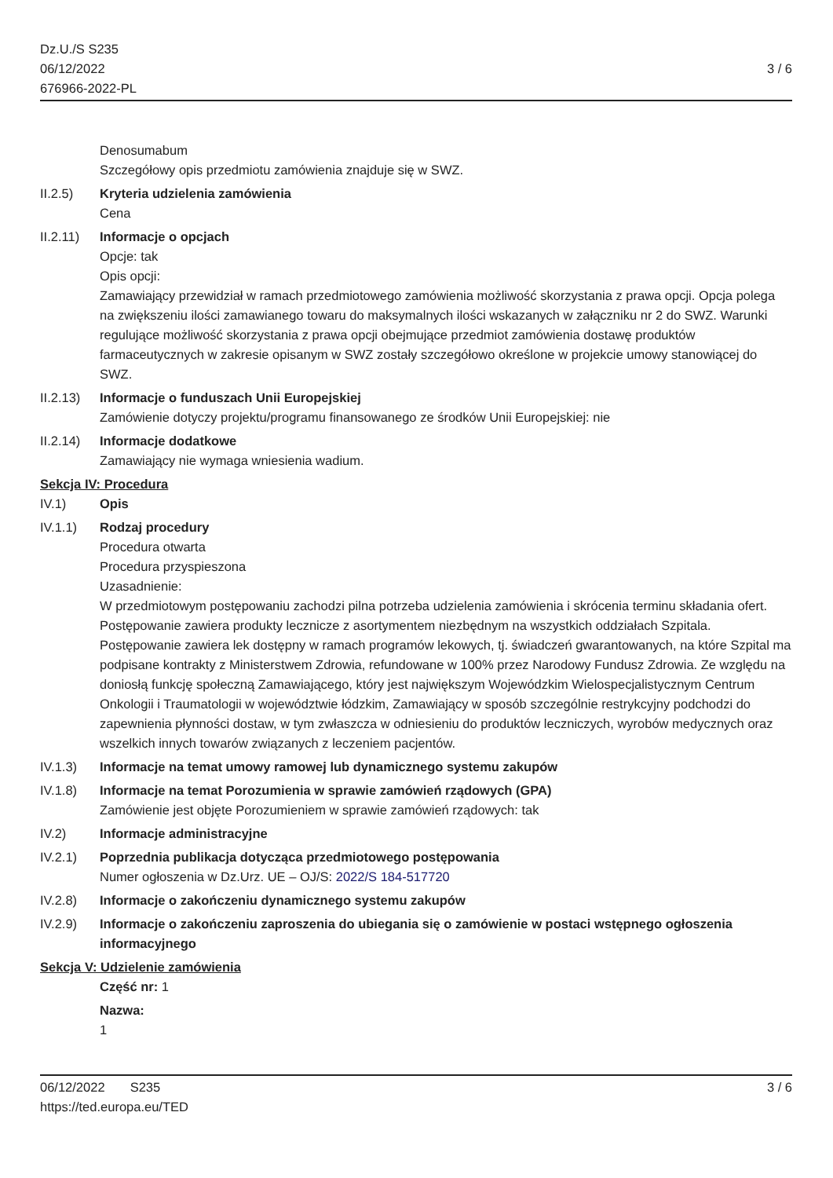Dz.U./S S235
06/12/2022
676966-2022-PL
3 / 6
Denosumabum
Szczegółowy opis przedmiotu zamówienia znajduje się w SWZ.
II.2.5) Kryteria udzielenia zamówienia
Cena
II.2.11)
Informacje o opcjach
Opcje: tak
Opis opcji:
Zamawiający przewidział w ramach przedmiotowego zamówienia możliwość skorzystania z prawa opcji. Opcja polega na zwiększeniu ilości zamawianego towaru do maksymalnych ilości wskazanych w załączniku nr 2 do SWZ. Warunki regulujące możliwość skorzystania z prawa opcji obejmujące przedmiot zamówienia dostawę produktów farmaceutycznych w zakresie opisanym w SWZ zostały szczegółowo określone w projekcie umowy stanowiącej do SWZ.
II.2.13)
Informacje o funduszach Unii Europejskiej
Zamówienie dotyczy projektu/programu finansowanego ze środków Unii Europejskiej: nie
II.2.14)
Informacje dodatkowe
Zamawiający nie wymaga wniesienia wadium.
Sekcja IV: Procedura
IV.1) Opis
IV.1.1) Rodzaj procedury
Procedura otwarta
Procedura przyspieszona
Uzasadnienie:
W przedmiotowym postępowaniu zachodzi pilna potrzeba udzielenia zamówienia i skrócenia terminu składania ofert. Postępowanie zawiera produkty lecznicze z asortymentem niezbędnym na wszystkich oddziałach Szpitala. Postępowanie zawiera lek dostępny w ramach programów lekowych, tj. świadczeń gwarantowanych, na które Szpital ma podpisane kontrakty z Ministerstwem Zdrowia, refundowane w 100% przez Narodowy Fundusz Zdrowia. Ze względu na doniosłą funkcję społeczną Zamawiającego, który jest największym Wojewódzkim Wielospecjalistycznym Centrum Onkologii i Traumatologii w województwie łódzkim, Zamawiający w sposób szczególnie restrykcyjny podchodzi do zapewnienia płynności dostaw, w tym zwłaszcza w odniesieniu do produktów leczniczych, wyrobów medycznych oraz wszelkich innych towarów związanych z leczeniem pacjentów.
IV.1.3) Informacje na temat umowy ramowej lub dynamicznego systemu zakupów
IV.1.8) Informacje na temat Porozumienia w sprawie zamówień rządowych (GPA)
Zamówienie jest objęte Porozumieniem w sprawie zamówień rządowych: tak
IV.2) Informacje administracyjne
IV.2.1) Poprzednia publikacja dotycząca przedmiotowego postępowania
Numer ogłoszenia w Dz.Urz. UE – OJ/S: 2022/S 184-517720
IV.2.8) Informacje o zakończeniu dynamicznego systemu zakupów
IV.2.9) Informacje o zakończeniu zaproszenia do ubiegania się o zamówienie w postaci wstępnego ogłoszenia informacyjnego
Sekcja V: Udzielenie zamówienia
Część nr: 1
Nazwa:
1
06/12/2022 S235 3 / 6
https://ted.europa.eu/TED